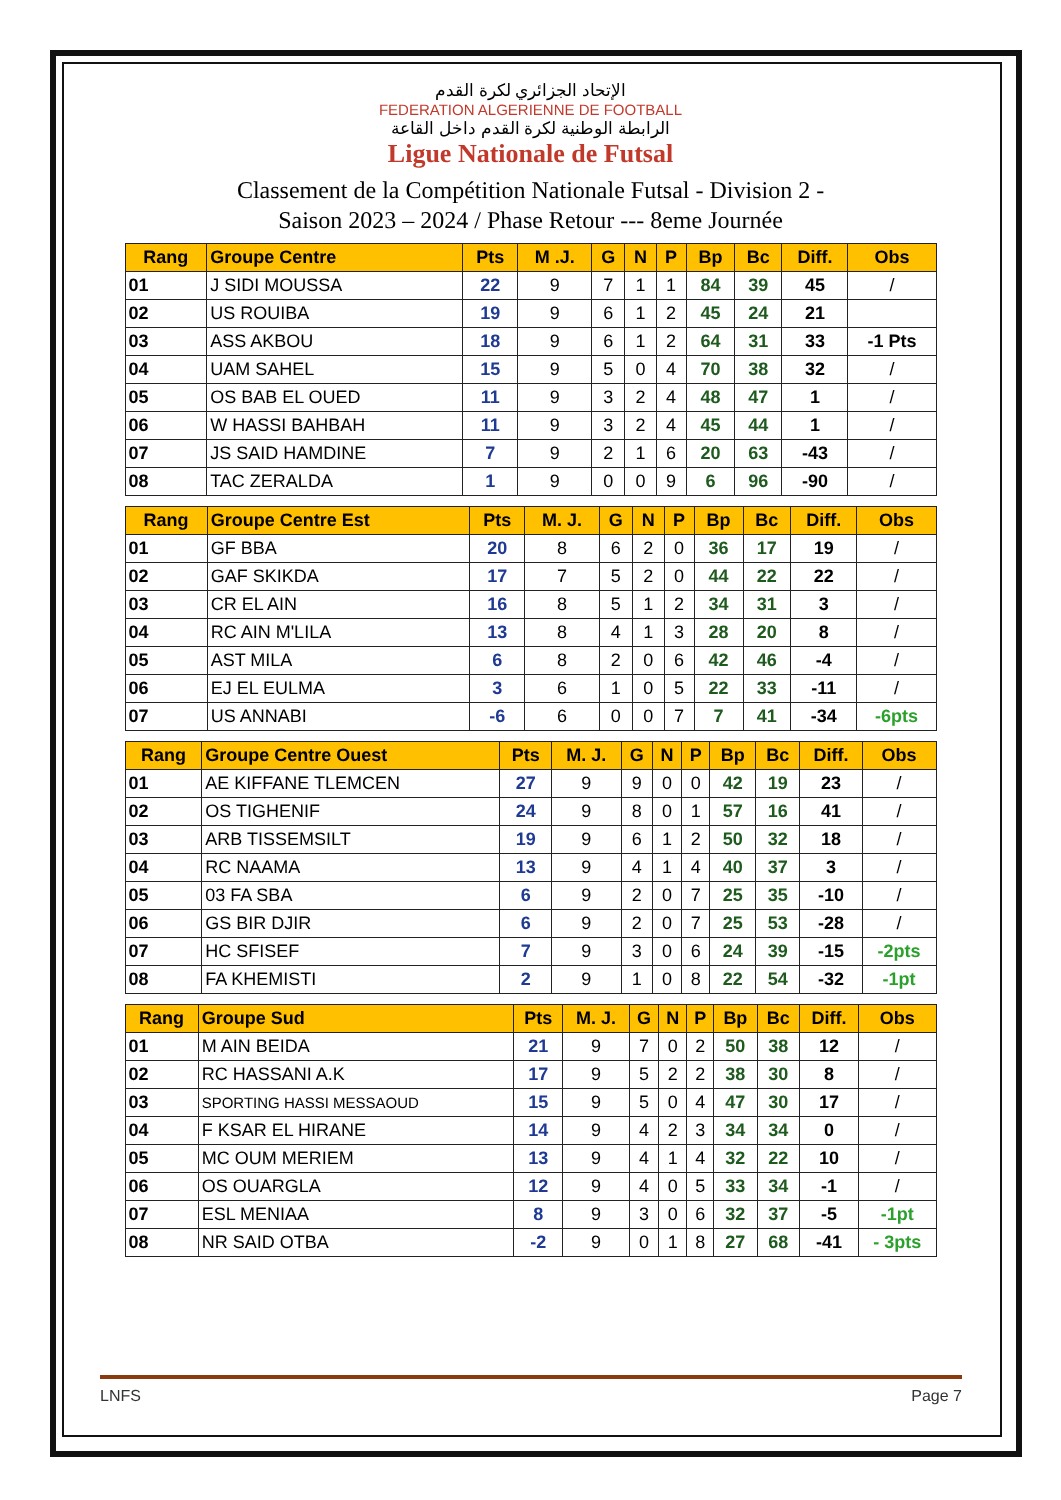الإتحاد الجزائري لكرة القدم
FEDERATION ALGERIENNE DE FOOTBALL
الرابطة الوطنية لكرة القدم داخل القاعة
Ligue Nationale de Futsal
Classement de la Compétition Nationale Futsal - Division 2 -
Saison 2023 – 2024 / Phase Retour --- 8eme Journée
| Rang | Groupe Centre | Pts | M .J. | G | N | P | Bp | Bc | Diff. | Obs |
| --- | --- | --- | --- | --- | --- | --- | --- | --- | --- | --- |
| 01 | J SIDI MOUSSA | 22 | 9 | 7 | 1 | 1 | 84 | 39 | 45 | / |
| 02 | US ROUIBA | 19 | 9 | 6 | 1 | 2 | 45 | 24 | 21 | |
| 03 | ASS AKBOU | 18 | 9 | 6 | 1 | 2 | 64 | 31 | 33 | -1 Pts |
| 04 | UAM SAHEL | 15 | 9 | 5 | 0 | 4 | 70 | 38 | 32 | / |
| 05 | OS BAB EL OUED | 11 | 9 | 3 | 2 | 4 | 48 | 47 | 1 | / |
| 06 | W HASSI BAHBAH | 11 | 9 | 3 | 2 | 4 | 45 | 44 | 1 | / |
| 07 | JS SAID HAMDINE | 7 | 9 | 2 | 1 | 6 | 20 | 63 | -43 | / |
| 08 | TAC ZERALDA | 1 | 9 | 0 | 0 | 9 | 6 | 96 | -90 | / |
| Rang | Groupe Centre Est | Pts | M. J. | G | N | P | Bp | Bc | Diff. | Obs |
| --- | --- | --- | --- | --- | --- | --- | --- | --- | --- | --- |
| 01 | GF BBA | 20 | 8 | 6 | 2 | 0 | 36 | 17 | 19 | / |
| 02 | GAF SKIKDA | 17 | 7 | 5 | 2 | 0 | 44 | 22 | 22 | / |
| 03 | CR EL AIN | 16 | 8 | 5 | 1 | 2 | 34 | 31 | 3 | / |
| 04 | RC AIN M'LILA | 13 | 8 | 4 | 1 | 3 | 28 | 20 | 8 | / |
| 05 | AST MILA | 6 | 8 | 2 | 0 | 6 | 42 | 46 | -4 | / |
| 06 | EJ EL EULMA | 3 | 6 | 1 | 0 | 5 | 22 | 33 | -11 | / |
| 07 | US ANNABI | -6 | 6 | 0 | 0 | 7 | 7 | 41 | -34 | -6pts |
| Rang | Groupe Centre Ouest | Pts | M. J. | G | N | P | Bp | Bc | Diff. | Obs |
| --- | --- | --- | --- | --- | --- | --- | --- | --- | --- | --- |
| 01 | AE KIFFANE TLEMCEN | 27 | 9 | 9 | 0 | 0 | 42 | 19 | 23 | / |
| 02 | OS TIGHENIF | 24 | 9 | 8 | 0 | 1 | 57 | 16 | 41 | / |
| 03 | ARB TISSEMSILT | 19 | 9 | 6 | 1 | 2 | 50 | 32 | 18 | / |
| 04 | RC NAAMA | 13 | 9 | 4 | 1 | 4 | 40 | 37 | 3 | / |
| 05 | 03 FA SBA | 6 | 9 | 2 | 0 | 7 | 25 | 35 | -10 | / |
| 06 | GS BIR DJIR | 6 | 9 | 2 | 0 | 7 | 25 | 53 | -28 | / |
| 07 | HC SFISEF | 7 | 9 | 3 | 0 | 6 | 24 | 39 | -15 | -2pts |
| 08 | FA KHEMISTI | 2 | 9 | 1 | 0 | 8 | 22 | 54 | -32 | -1pt |
| Rang | Groupe Sud | Pts | M. J. | G | N | P | Bp | Bc | Diff. | Obs |
| --- | --- | --- | --- | --- | --- | --- | --- | --- | --- | --- |
| 01 | M AIN BEIDA | 21 | 9 | 7 | 0 | 2 | 50 | 38 | 12 | / |
| 02 | RC HASSANI A.K | 17 | 9 | 5 | 2 | 2 | 38 | 30 | 8 | / |
| 03 | SPORTING HASSI MESSAOUD | 15 | 9 | 5 | 0 | 4 | 47 | 30 | 17 | / |
| 04 | F KSAR EL HIRANE | 14 | 9 | 4 | 2 | 3 | 34 | 34 | 0 | / |
| 05 | MC OUM MERIEM | 13 | 9 | 4 | 1 | 4 | 32 | 22 | 10 | / |
| 06 | OS OUARGLA | 12 | 9 | 4 | 0 | 5 | 33 | 34 | -1 | / |
| 07 | ESL MENIAA | 8 | 9 | 3 | 0 | 6 | 32 | 37 | -5 | -1pt |
| 08 | NR SAID OTBA | -2 | 9 | 0 | 1 | 8 | 27 | 68 | -41 | - 3pts |
LNFS Page 7